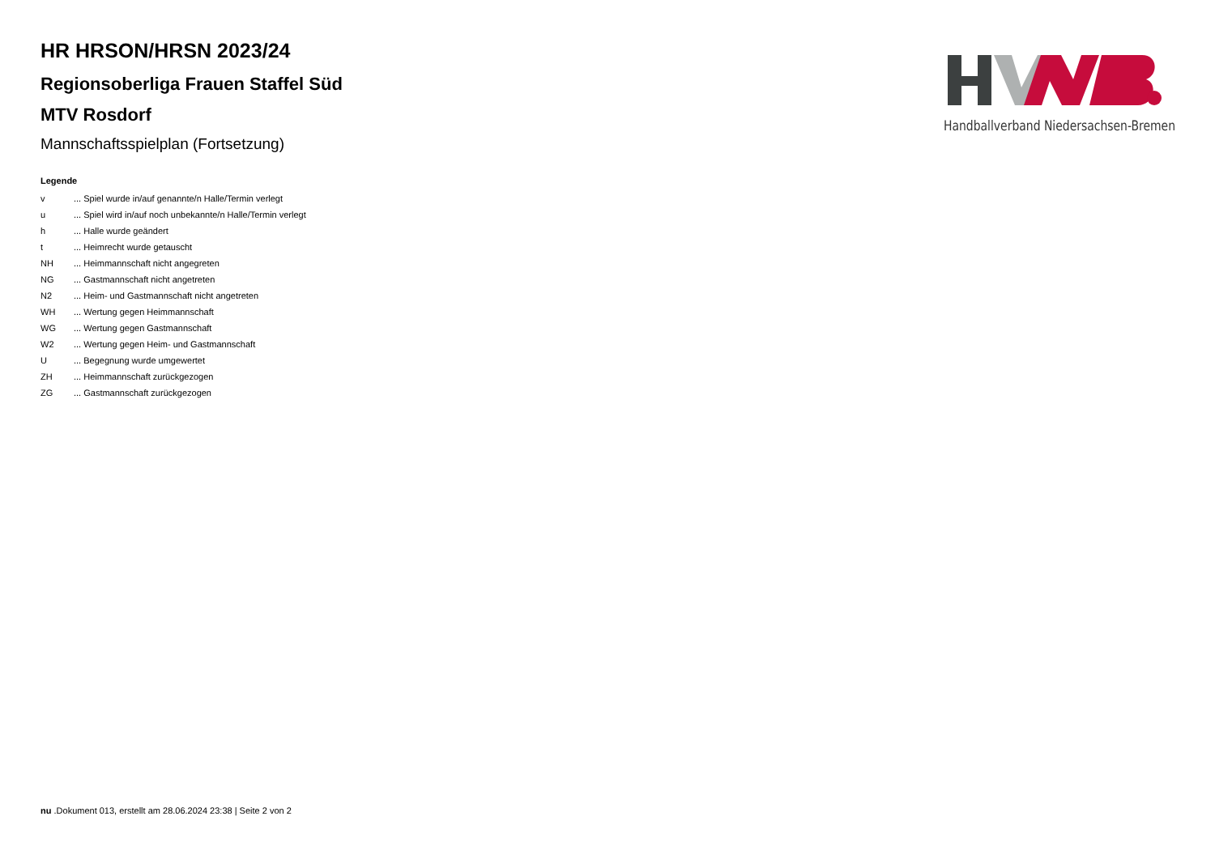HR HRSON/HRSN 2023/24
Regionsoberliga Frauen Staffel Süd
MTV Rosdorf
Mannschaftsspielplan (Fortsetzung)
Legende
| v | ... Spiel wurde in/auf genannte/n Halle/Termin verlegt |
| u | ... Spiel wird in/auf noch unbekannte/n Halle/Termin verlegt |
| h | ... Halle wurde geändert |
| t | ... Heimrecht wurde getauscht |
| NH | ... Heimmannschaft nicht angegreten |
| NG | ... Gastmannschaft nicht angetreten |
| N2 | ... Heim- und Gastmannschaft nicht angetreten |
| WH | ... Wertung gegen Heimmannschaft |
| WG | ... Wertung gegen Gastmannschaft |
| W2 | ... Wertung gegen Heim- und Gastmannschaft |
| U | ... Begegnung wurde umgewertet |
| ZH | ... Heimmannschaft zurückgezogen |
| ZG | ... Gastmannschaft zurückgezogen |
Handballverband Niedersachsen-Bremen
nu .Dokument 013, erstellt am 28.06.2024 23:38 | Seite 2 von 2